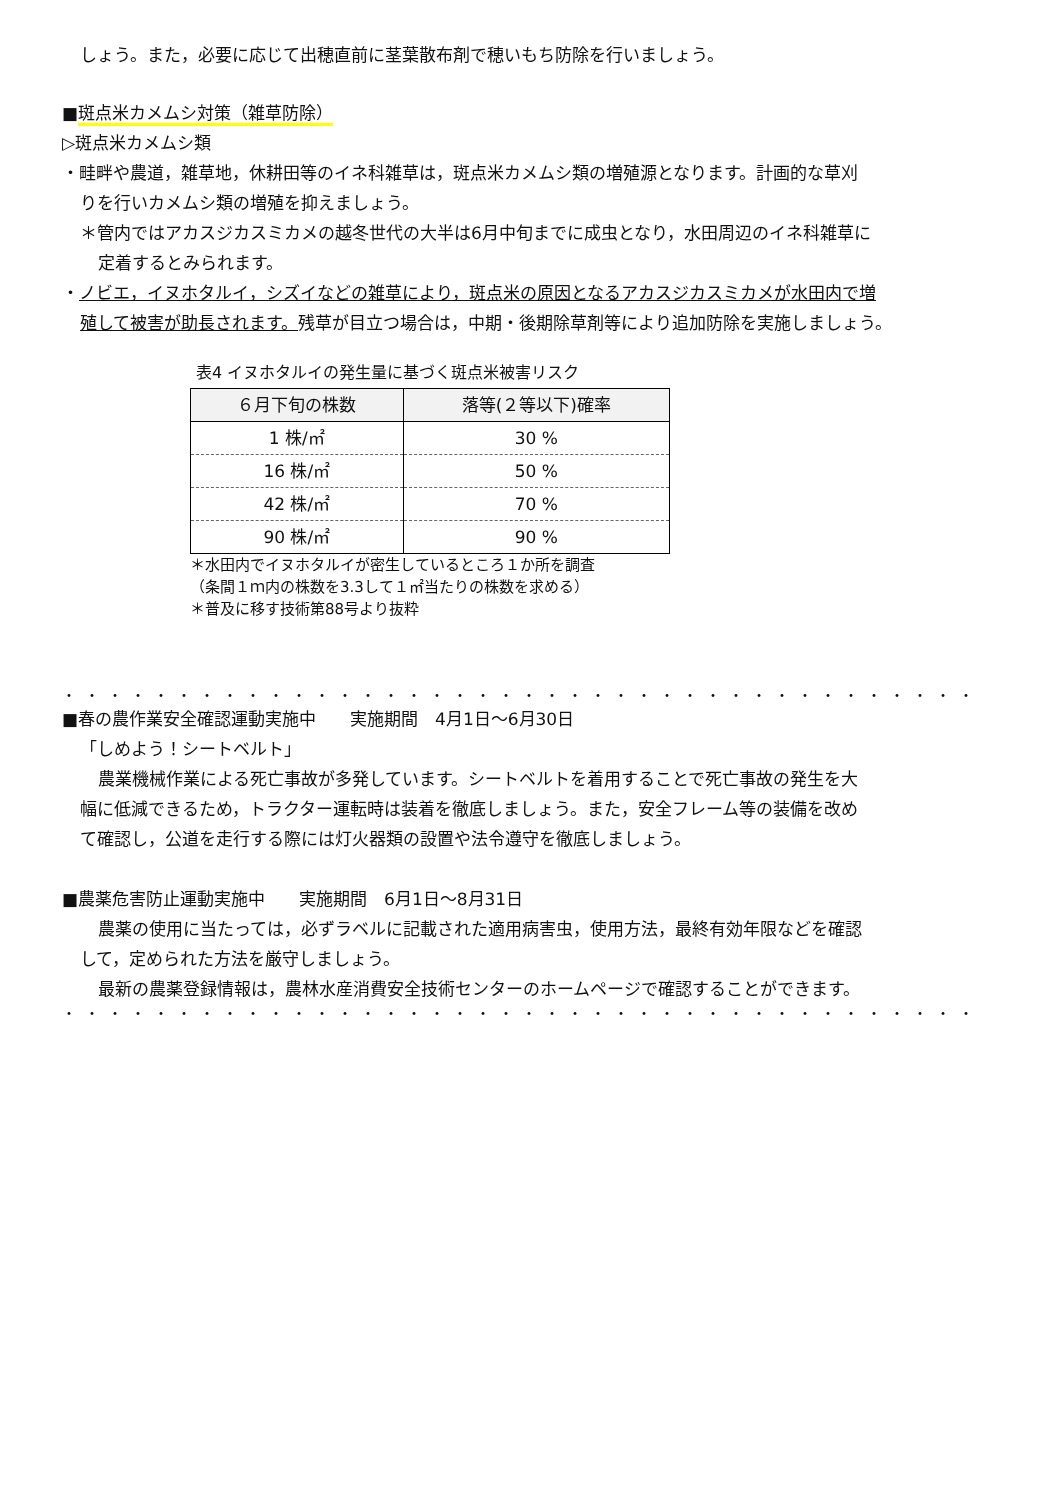しょう。また，必要に応じて出穂直前に茎葉散布剤で穂いもち防除を行いましょう。
■斑点米カメムシ対策（雑草防除）
▷斑点米カメムシ類
・畦畔や農道，雑草地，休耕田等のイネ科雑草は，斑点米カメムシ類の増殖源となります。計画的な草刈
りを行いカメムシ類の増殖を抑えましょう。
＊管内ではアカスジカスミカメの越冬世代の大半は6月中旬までに成虫となり，水田周辺のイネ科雑草に
定着するとみられます。
・ノビエ，イヌホタルイ，シズイなどの雑草により，斑点米の原因となるアカスジカスミカメが水田内で増
殖して被害が助長されます。残草が目立つ場合は，中期・後期除草剤等により追加防除を実施しましょう。
表4 イヌホタルイの発生量に基づく斑点米被害リスク
| ６月下旬の株数 | 落等(２等以下)確率 |
| --- | --- |
| 1 株/㎡ | 30 % |
| 16 株/㎡ | 50 % |
| 42 株/㎡ | 70 % |
| 90 株/㎡ | 90 % |
＊水田内でイヌホタルイが密生しているところ１か所を調査
（条間１ｍ内の株数を3.3して１㎡当たりの株数を求める）
＊普及に移す技術第88号より抜粋
・・・・・・・・・・・・・・・・・・・・・・・・・・・・・・・・・・・・・・・・・・・・・・・・・・・・
■春の農作業安全確認運動実施中　　実施期間　4月1日～6月30日
「しめよう！シートベルト」
農業機械作業による死亡事故が多発しています。シートベルトを着用することで死亡事故の発生を大
幅に低減できるため，トラクター運転時は装着を徹底しましょう。また，安全フレーム等の装備を改め
て確認し，公道を走行する際には灯火器類の設置や法令遵守を徹底しましょう。
■農薬危害防止運動実施中　　実施期間　6月1日～8月31日
農薬の使用に当たっては，必ずラベルに記載された適用病害虫，使用方法，最終有効年限などを確認
して，定められた方法を厳守しましょう。
最新の農薬登録情報は，農林水産消費安全技術センターのホームページで確認することができます。
・・・・・・・・・・・・・・・・・・・・・・・・・・・・・・・・・・・・・・・・・・・・・・・・・・・・